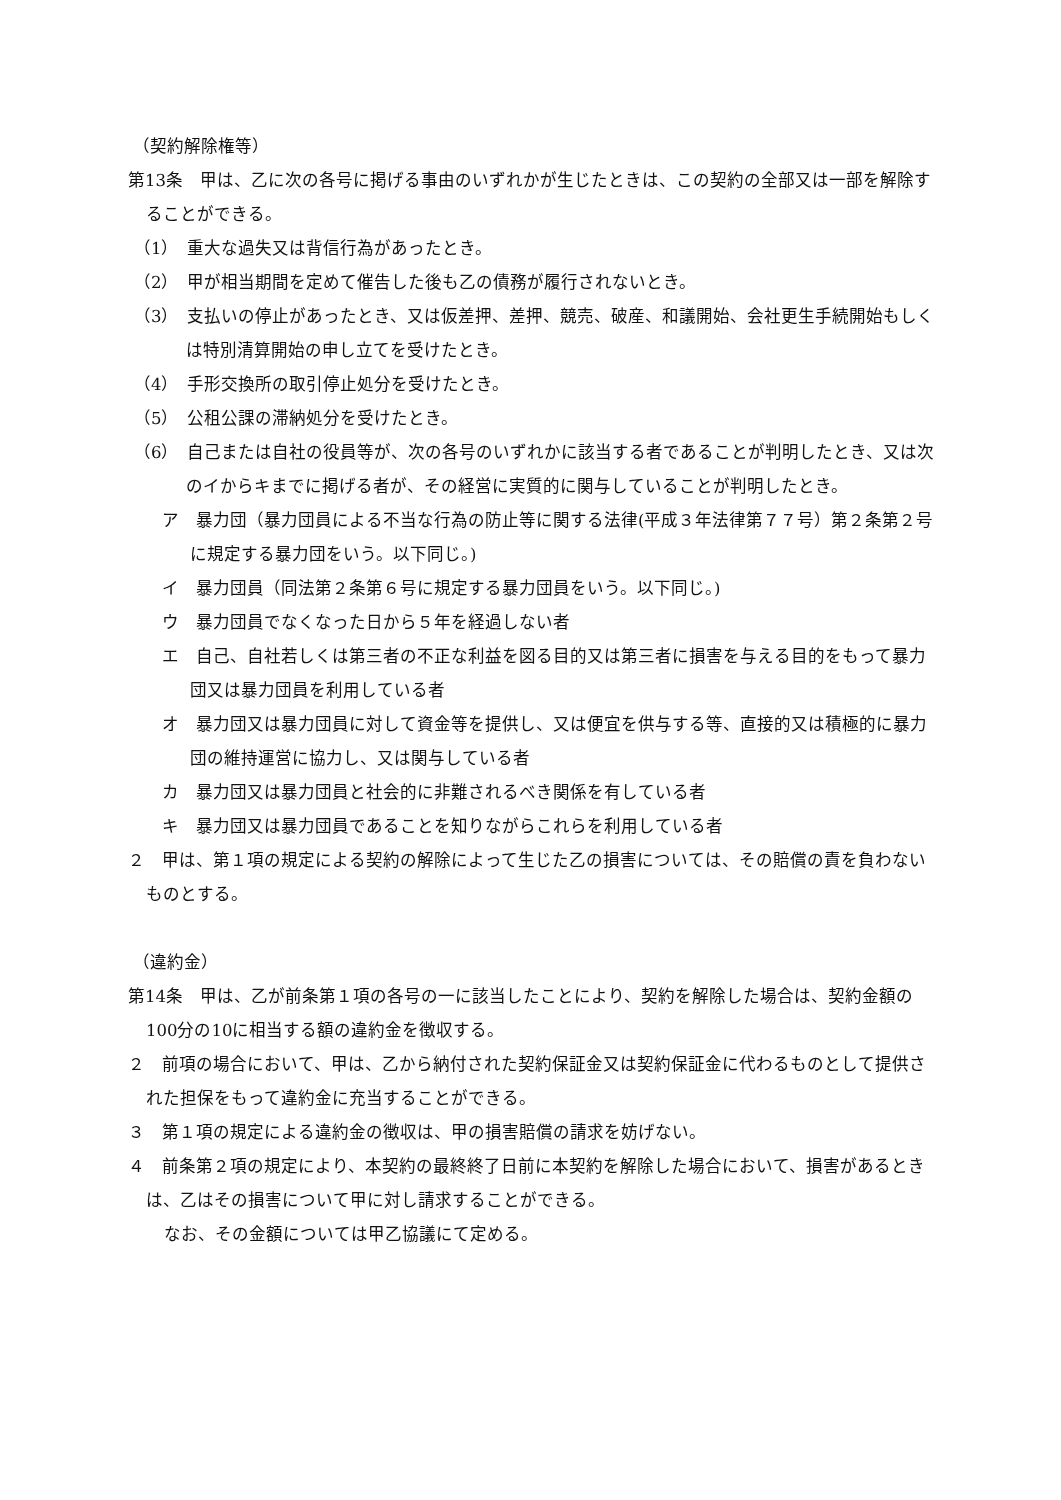（契約解除権等）
第13条　甲は、乙に次の各号に掲げる事由のいずれかが生じたときは、この契約の全部又は一部を解除することができる。
（1）　重大な過失又は背信行為があったとき。
（2）　甲が相当期間を定めて催告した後も乙の債務が履行されないとき。
（3）　支払いの停止があったとき、又は仮差押、差押、競売、破産、和議開始、会社更生手続開始もしくは特別清算開始の申し立てを受けたとき。
（4）　手形交換所の取引停止処分を受けたとき。
（5）　公租公課の滞納処分を受けたとき。
（6）　自己または自社の役員等が、次の各号のいずれかに該当する者であることが判明したとき、又は次のイからキまでに掲げる者が、その経営に実質的に関与していることが判明したとき。
ア　暴力団（暴力団員による不当な行為の防止等に関する法律(平成３年法律第７７号）第２条第２号に規定する暴力団をいう。以下同じ。)
イ　暴力団員（同法第２条第６号に規定する暴力団員をいう。以下同じ。)
ウ　暴力団員でなくなった日から５年を経過しない者
エ　自己、自社若しくは第三者の不正な利益を図る目的又は第三者に損害を与える目的をもって暴力団又は暴力団員を利用している者
オ　暴力団又は暴力団員に対して資金等を提供し、又は便宜を供与する等、直接的又は積極的に暴力団の維持運営に協力し、又は関与している者
カ　暴力団又は暴力団員と社会的に非難されるべき関係を有している者
キ　暴力団又は暴力団員であることを知りながらこれらを利用している者
２　甲は、第１項の規定による契約の解除によって生じた乙の損害については、その賠償の責を負わないものとする。
（違約金）
第14条　甲は、乙が前条第１項の各号の一に該当したことにより、契約を解除した場合は、契約金額の100分の10に相当する額の違約金を徴収する。
２　前項の場合において、甲は、乙から納付された契約保証金又は契約保証金に代わるものとして提供された担保をもって違約金に充当することができる。
３　第１項の規定による違約金の徴収は、甲の損害賠償の請求を妨げない。
４　前条第２項の規定により、本契約の最終終了日前に本契約を解除した場合において、損害があるときは、乙はその損害について甲に対し請求することができる。
なお、その金額については甲乙協議にて定める。